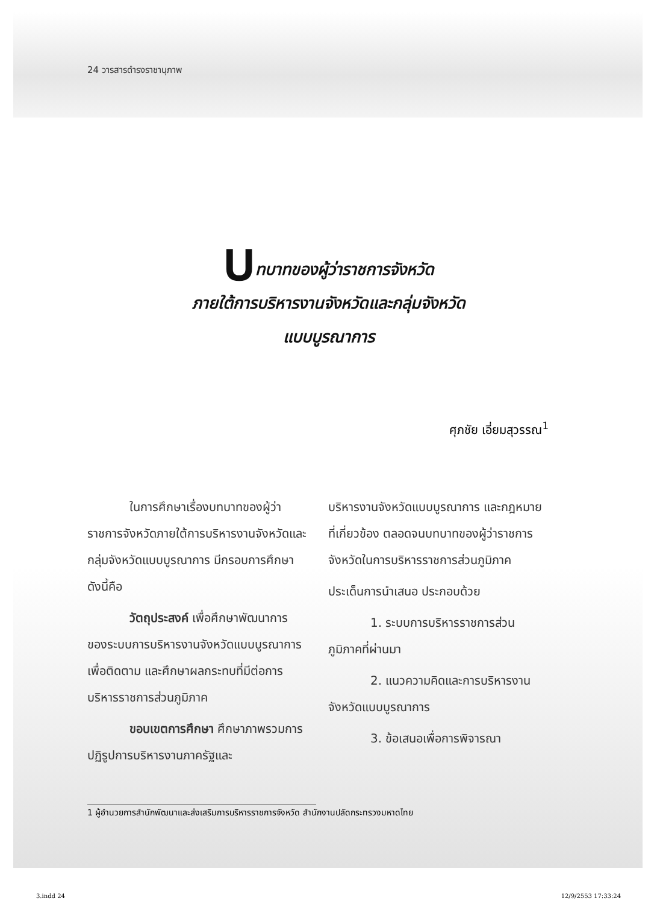24 วารสารดำรงราชานุภาพ
บทบาทของผู้ว่าราชการจังหวัด
ภายใต้การบริหารงานจังหวัดและกลุ่มจังหวัด
แบบบูรณาการ
ศุภชัย เอี่ยมสุวรรณ<sup>1</sup>
ในการศึกษาเรื่องบทบาทของผู้ว่าราชการจังหวัดภายใต้การบริหารงานจังหวัดและกลุ่มจังหวัดแบบบูรณาการ มีกรอบการศึกษา ดังนี้คือ
วัตถุประสงค์ เพื่อศึกษาพัฒนาการของระบบการบริหารงานจังหวัดแบบบูรณาการเพื่อติดตาม และศึกษาผลกระทบที่มีต่อการบริหารราชการส่วนภูมิภาค
ขอบเขตการศึกษา ศึกษาภาพรวมการปฏิรูปการบริหารงานภาครัฐและ
บริหารงานจังหวัดแบบบูรณาการ และกฎหมายที่เกี่ยวข้อง ตลอดจนบทบาทของผู้ว่าราชการจังหวัดในการบริหารราชการส่วนภูมิภาค
ประเด็นการนำเสนอ ประกอบด้วย
1. ระบบการบริหารราชการส่วนภูมิภาคที่ผ่านมา
2. แนวความคิดและการบริหารงานจังหวัดแบบบูรณาการ
3. ข้อเสนอเพื่อการพิจารณา
1 ผู้อำนวยการสำนักพัฒนาและส่งเสริมการบริหารราชการจังหวัด สำนักงานปลัดกระทรวงมหาดไทย
3.indd 24 12/9/2553 17:33:24